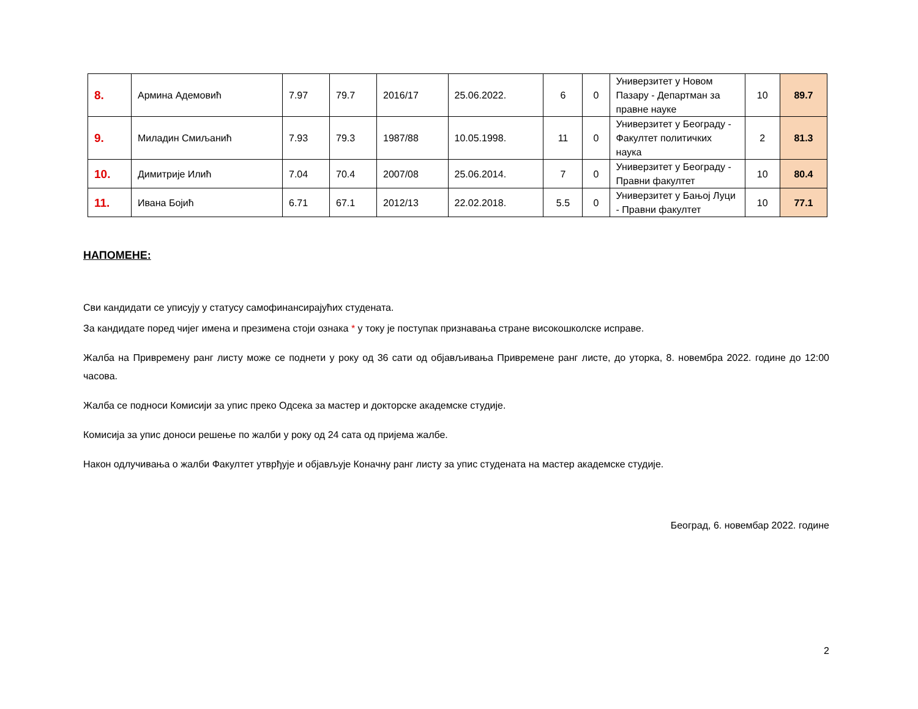| 8. | Армина Адемовић | 7.97 | 79.7 | 2016/17 | 25.06.2022. | 6 | 0 | Универзитет у Новом Пазару - Департман за правне науке | 10 | 89.7 |
| 9. | Миладин Смиљанић | 7.93 | 79.3 | 1987/88 | 10.05.1998. | 11 | 0 | Универзитет у Београду - Факултет политичких наука | 2 | 81.3 |
| 10. | Димитрије Илић | 7.04 | 70.4 | 2007/08 | 25.06.2014. | 7 | 0 | Универзитет у Београду - Правни факултет | 10 | 80.4 |
| 11. | Ивана Бојић | 6.71 | 67.1 | 2012/13 | 22.02.2018. | 5.5 | 0 | Универзитет у Бањој Луци - Правни факултет | 10 | 77.1 |
НАПОМЕНЕ:
Сви кандидати се уписују у статусу самофинансирајућих студената.
За кандидате поред чијег имена и презимена стоји ознака * у току је поступак признавања стране високошколске исправе.
Жалба на Привремену ранг листу може се поднети у року од 36 сати од објављивања Привремене ранг листе, до уторка, 8. новембра 2022. године до 12:00 часова.
Жалба се подноси Комисији за упис преко Одсека за мастер и докторске академске студије.
Комисија за упис доноси решење по жалби у року од 24 сата од пријема жалбе.
Након одлучивања о жалби Факултет утврђује и објављује Коначну ранг листу за упис студената на мастер академске студије.
Београд, 6. новембар 2022. године
2